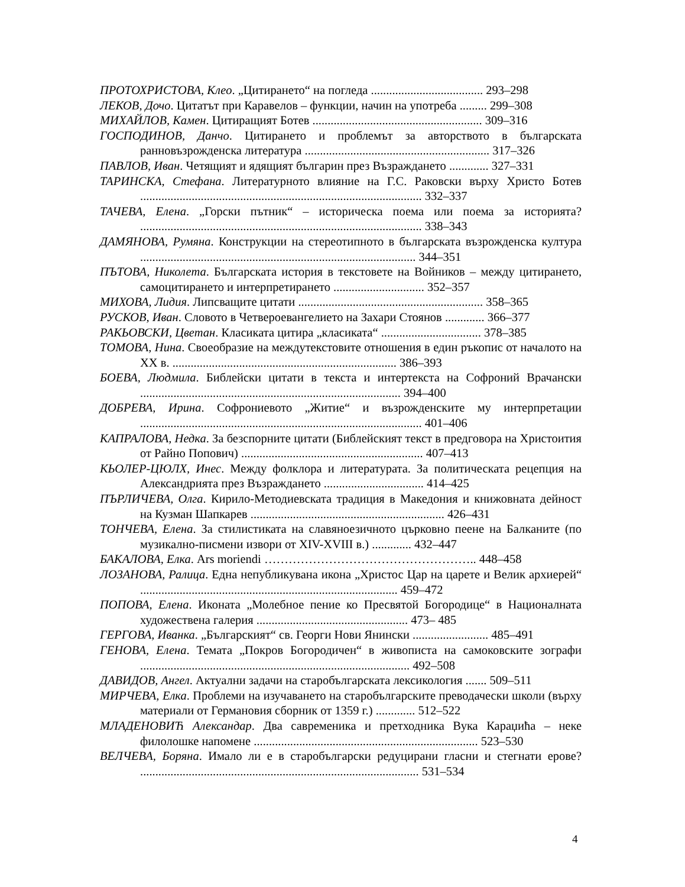ПРОТОХРИСТОВА, Клео. „Цитирането“ на погледа ..................................... 293–298
ЛЕКОВ, Дочо. Цитатът при Каравелов – функции, начин на употреба ......... 299–308
МИХАЙЛОВ, Камен. Цитиращият Ботев ........................................................ 309–316
ГОСПОДИНОВ, Данчо. Цитирането и проблемът за авторството в българската ранновъзрожденска литература ............................................................. 317–326
ПАВЛОВ, Иван. Четящият и ядящият българин през Възраждането ............. 327–331
ТАРИНСКА, Стефана. Литературното влияние на Г.С. Раковски върху Христо Ботев ............................................................................................. 332–337
ТАЧЕВА, Елена. „Горски пътник“ – историческа поема или поема за историята? ............................................................................................. 338–343
ДАМЯНОВА, Румяна. Конструкции на стереотипното в българската възрожденска култура ........................................................................................... 344–351
ПЪТОВА, Николета. Българската история в текстовете на Войников – между цитирането, самоцитирането и интерпретирането .............................. 352–357
МИХОВА, Лидия. Липсващите цитати ............................................................. 358–365
РУСКОВ, Иван. Словото в Четвероевангелието на Захари Стоянов ............. 366–377
РАКЬОВСКИ, Цветан. Класиката цитира „класиката“ ................................. 378–385
ТОМОВА, Нина. Своеобразие на междутекстовите отношения в един ръкопис от началото на XX в. .......................................................................... 386–393
БОЕВА, Людмила. Библейски цитати в текста и интертекста на Софроний Врачански ...................................................................................... 394–400
ДОБРЕВА, Ирина. Софрониевото „Житие“ и възрожденските му интерпретации ............................................................................................. 401–406
КАПРАЛОВА, Недка. За безспорните цитати (Библейският текст в предговора на Христоития от Райно Попович) ............................................................ 407–413
КЬОЛЕР-ЦЮЛХ, Инес. Между фолклора и литературата. За политическата рецепция на Александрията през Възраждането ................................. 414–425
ПЪРЛИЧЕВА, Олга. Кирило-Методиевската традиция в Македония и книжовната дейност на Кузман Шапкарев ................................................................ 426–431
ТОНЧЕВА, Елена. За стилистиката на славяноезичното църковно пеене на Балканите (по музикално-писмени извори от XIV-XVIII в.) ............. 432–447
БАКАЛОВА, Елка. Ars moriendi …………………………………………….. 448–458
ЛОЗАНОВА, Ралица. Една непубликувана икона „Христос Цар на царете и Велик архиерей“ ..................................................................................... 459–472
ПОПОВА, Елена. Иконата „Молебное пение ко Пресвятой Богородице“ в Националната художествена галерия .................................................. 473– 485
ГЕРГОВА, Иванка. „Българският“ св. Георги Нови Янински ......................... 485–491
ГЕНОВА, Елена. Темата „Покров Богородичен“ в живописта на самоковските зографи ......................................................................................... 492–508
ДАВИДОВ, Ангел. Актуални задачи на старобългарската лексикология ....... 509–511
МИРЧЕВА, Елка. Проблеми на изучаването на старобългарските преводачески школи (върху материали от Германовия сборник от 1359 г.) ............. 512–522
МЛАДЕНОВИЋ Александар. Два савременика и претходника Вука Караџића – неке филолошке напомене .......................................................................... 523–530
ВЕЛЧЕВА, Боряна. Имало ли е в старобългарски редуцирани гласни и стегнати ерове? ............................................................................................ 531–534
4